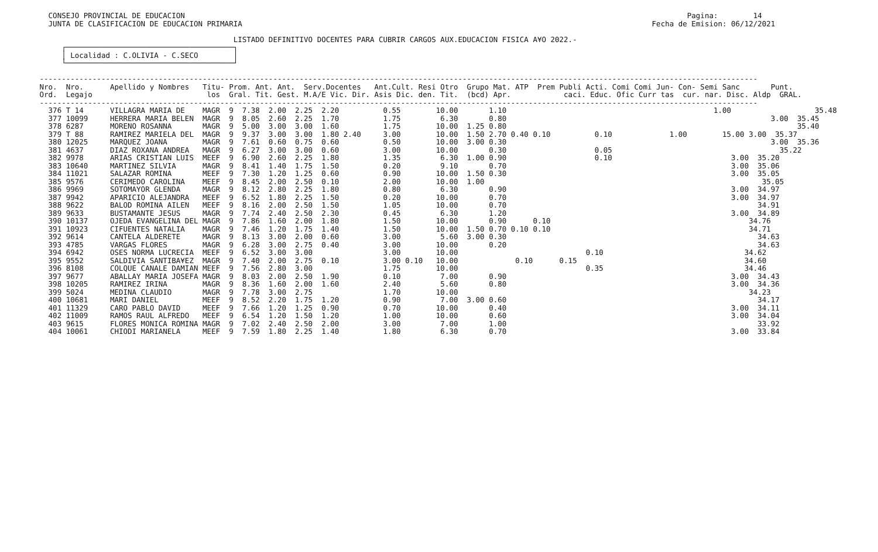CONSEJO PROVINCIAL DE EDUCACION                                                                                                                  Pagina:        14
   JUNTA DE CLASIFICACION DE EDUCACION PRIMARIA                                                                                             Fecha de Emision: 06/12/2021

                                             LISTADO DEFINITIVO DOCENTES PARA CUBRIR CARGOS AUX.EDUCACION FISICA A¥O 2022.-
      ┌──────────────────────────────────────┐
      │ Localidad : C.OLIVIA - C.SECO        │
      └──────────────────────────────────────┘

 -------------------------------------------------------------------------------------------------------------------------------------------------------------------
 Nro.  Nro.      Apellido y Nombres   Titu- Prom. Ant. Ant.  Serv.Docentes   Ant.Cult. Resi Otro  Grupo Mat. ATP  Prem Publi Acti. Comi Comi Jun- Con- Semi Sanc       Punt.
 Ord.  Legajo                          los  Gral. Tit. Gest. M.A/E Vic. Dir. Asis Dic. den. Tit.  (bcd) Apr.            caci. Educ. Ofic Curr tas  cur. nar. Disc. Aldp  GRAL.
 -------------------------------------------------------------------------------------------------------------------------------------------------------------------
   376 T 14      VILLAGRA MARIA DE    MAGR  9  7.38  2.00  2.25  2.20          0.55        10.00       1.10                                               1.00                   35.48
   377 10099     HERRERA MARIA BELEN  MAGR  9  8.05  2.60  2.25  1.70          1.75         6.30       0.80                                                            3.00  35.45
   378 6287      MORENO ROSANNA       MAGR  9  5.00  3.00  3.00  1.60          1.75        10.00  1.25 0.80                                                                  35.40
   379 T 88      RAMIREZ MARIELA DEL  MAGR  9  9.37  3.00  3.00  1.80 2.40     3.00        10.00  1.50 2.70 0.40 0.10          0.10             1.00        15.00 3.00  35.37
   380 12025     MARQUEZ JOANA        MAGR  9  7.61  0.60  0.75  0.60          0.50        10.00  3.00 0.30                                                            3.00  35.36
   381 4637      DIAZ ROXANA ANDREA   MAGR  9  6.27  3.00  3.00  0.60          3.00        10.00       0.30                    0.05                                      35.22
   382 9978      ARIAS CRISTIAN LUIS  MEEF  9  6.90  2.60  2.25  1.80          1.35         6.30  1.00 0.90                    0.10                           3.00  35.20
   383 10640     MARTINEZ SILVIA      MAGR  9  8.41  1.40  1.75  1.50          0.20         9.10       0.70                                                   3.00  35.06
   384 11021     SALAZAR ROMINA       MEEF  9  7.30  1.20  1.25  0.60          0.90        10.00  1.50 0.30                                                   3.00  35.05
   385 9576      CERIMEDO CAROLINA    MEEF  9  8.45  2.00  2.50  0.10          2.00        10.00  1.00                                                               35.05
   386 9969      SOTOMAYOR GLENDA     MAGR  9  8.12  2.80  2.25  1.80          0.80         6.30       0.90                                                   3.00  34.97
   387 9942      APARICIO ALEJANDRA   MEEF  9  6.52  1.80  2.25  1.50          0.20        10.00       0.70                                                   3.00  34.97
   388 9622      BALOD ROMINA AILEN   MEEF  9  8.16  2.00  2.50  1.50          1.05        10.00       0.70                                                         34.91
   389 9633      BUSTAMANTE JESUS     MAGR  9  7.74  2.40  2.50  2.30          0.45         6.30       1.20                                                   3.00  34.89
   390 10137     OJEDA EVANGELINA DEL MAGR  9  7.86  1.60  2.00  1.80          1.50        10.00       0.90      0.10                                             34.76
   391 10923     CIFUENTES NATALIA    MAGR  9  7.46  1.20  1.75  1.40          1.50        10.00  1.50 0.70 0.10 0.10                                             34.71
   392 9614      CANTELA ALDERETE     MAGR  9  8.13  3.00  2.00  0.60          3.00         5.60  3.00 0.30                                                         34.63
   393 4785      VARGAS FLORES        MAGR  9  6.28  3.00  2.75  0.40          3.00        10.00       0.20                                                         34.63
   394 6942      OSES NORMA LUCRECIA  MEEF  9  6.52  3.00  3.00                3.00        10.00                             0.10                                34.62
   395 9552      SALDIVIA SANTIBA¥EZ  MAGR  9  7.40  2.00  2.75  0.10          3.00 0.10   10.00             0.10      0.15                                      34.60
   396 8108      COLQUE CANALE DAMIAN MEEF  9  7.56  2.80  3.00                1.75        10.00                             0.35                                34.46
   397 9677      ABALLAY MARIA JOSEFA MAGR  9  8.03  2.00  2.50  1.90          0.10         7.00       0.90                                                   3.00  34.43
   398 10205     RAMIREZ IRINA        MAGR  9  8.36  1.60  2.00  1.60          2.40         5.60       0.80                                                   3.00  34.36
   399 5024      MEDINA CLAUDIO       MAGR  9  7.78  3.00  2.75                1.70        10.00                                                                  34.23
   400 10681     MARI DANIEL          MEEF  9  8.52  2.20  1.75  1.20          0.90         7.00  3.00 0.60                                                         34.17
   401 11329     CARO PABLO DAVID     MEEF  9  7.66  1.20  1.25  0.90          0.70        10.00       0.40                                                   3.00  34.11
   402 11009     RAMOS RAUL ALFREDO   MEEF  9  6.54  1.20  1.50  1.20          1.00        10.00       0.60                                                   3.00  34.04
   403 9615      FLORES MONICA ROMINA MAGR  9  7.02  2.40  2.50  2.00          3.00         7.00       1.00                                                         33.92
   404 10061     CHIODI MARIANELA     MEEF  9  7.59  1.80  2.25  1.40          1.80         6.30       0.70                                                   3.00  33.84